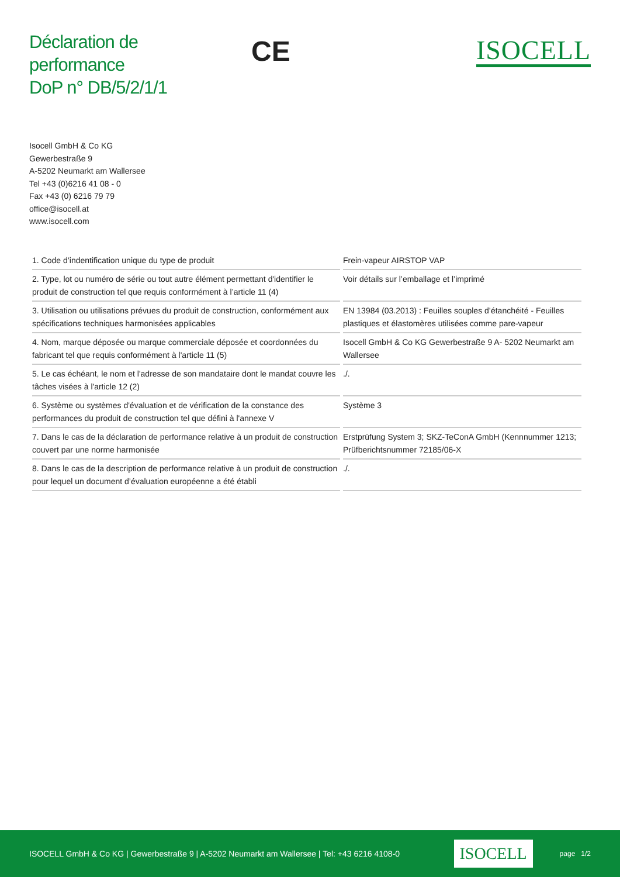Déclaration de performance
DoP n° DB/5/2/1/1
CE
ISOCELL
Isocell GmbH & Co KG
Gewerbestraße 9
A-5202 Neumarkt am Wallersee
Tel +43 (0)6216 41 08 - 0
Fax +43 (0) 6216 79 79
office@isocell.at
www.isocell.com
| 1. Code d’indentification unique du type de produit | Frein-vapeur AIRSTOP VAP |
| 2. Type, lot ou numéro de série ou tout autre élément permettant d'identifier le produit de construction tel que requis conformément à l’article 11 (4) | Voir détails sur l’emballage et l’imprimé |
| 3. Utilisation ou utilisations prévues du produit de construction, conformément aux spécifications techniques harmonisées applicables | EN 13984 (03.2013) : Feuilles souples d’étanchéité - Feuilles plastiques et élastomères utilisées comme pare-vapeur |
| 4. Nom, marque déposée ou marque commerciale déposée et coordonnées du fabricant tel que requis conformément à l'article 11 (5) | Isocell GmbH & Co KG Gewerbestraße 9 A- 5202 Neumarkt am Wallersee |
| 5. Le cas échéant, le nom et l'adresse de son mandataire dont le mandat couvre les tâches visées à l'article 12 (2) | ./. |
| 6. Système ou systèmes d'évaluation et de vérification de la constance des performances du produit de construction tel que défini à l'annexe V | Système 3 |
| 7. Dans le cas de la déclaration de performance relative à un produit de construction couvert par une norme harmonisée | Erstprüfung System 3; SKZ-TeConA GmbH (Kennnummer 1213; Prüfberichtsnummer 72185/06-X |
| 8. Dans le cas de la description de performance relative à un produit de construction pour lequel un document d’évaluation européenne a été établi | ./. |
ISOCELL GmbH & Co KG | Gewerbestraße 9 | A-5202 Neumarkt am Wallersee | Tel: +43 6216 4108-0 ISOCELL page 1/2